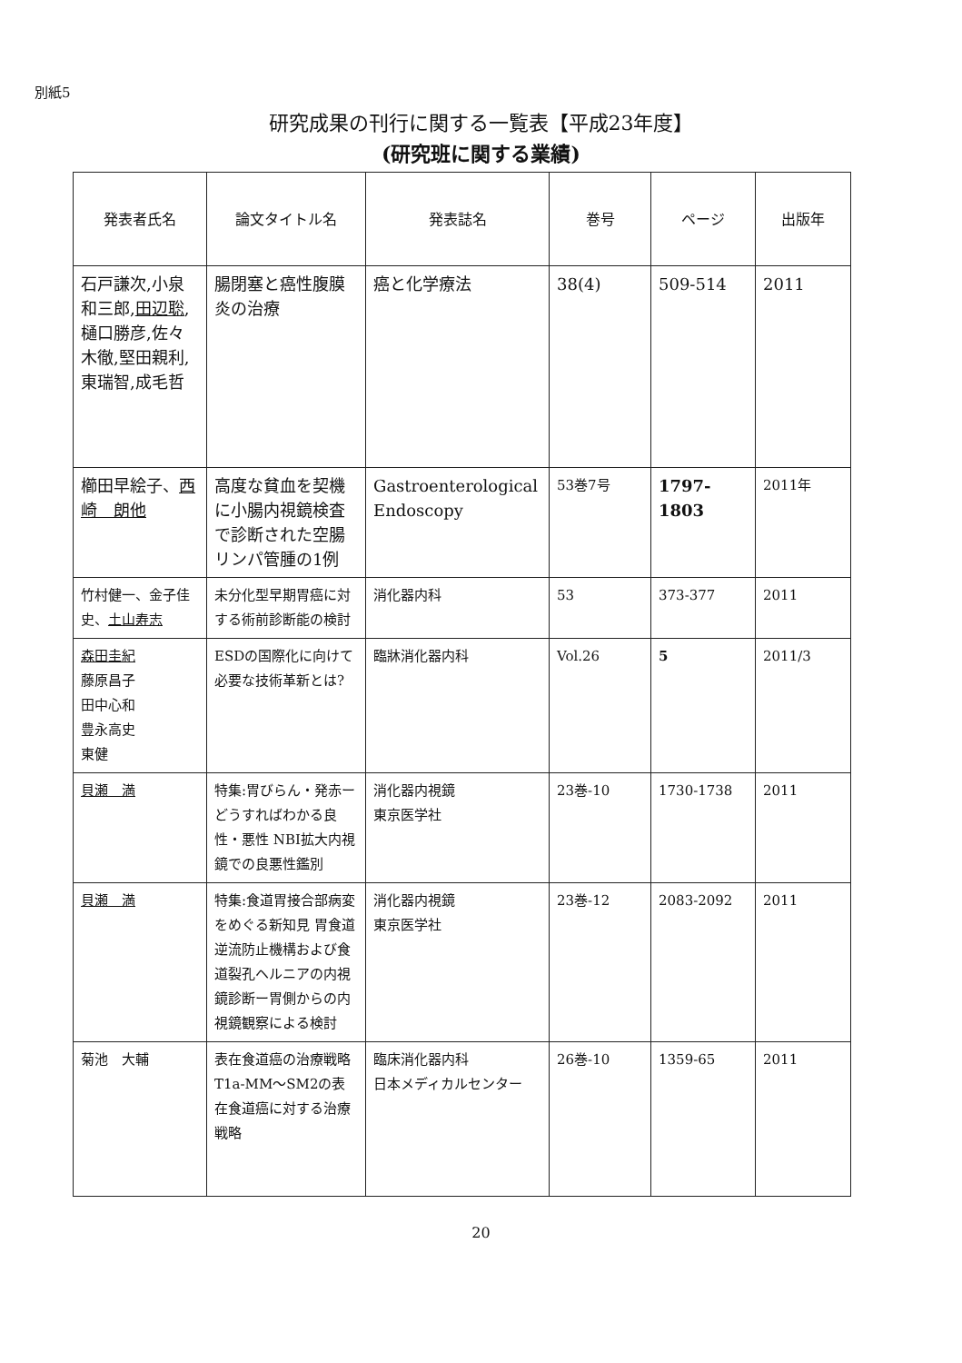別紙5
研究成果の刊行に関する一覧表【平成23年度】
(研究班に関する業績)
| 発表者氏名 | 論文タイトル名 | 発表誌名 | 巻号 | ページ | 出版年 |
| --- | --- | --- | --- | --- | --- |
| 石戸謙次,小泉和三郎, 田辺聡 ,樋口勝彦,佐々木徹,堅田親利,東瑞智,成毛哲 | 腸閉塞と癌性腹膜炎の治療 | 癌と化学療法 | 38(4) | 509-514 | 2011 |
| 櫛田早絵子、 西崎 朗他 | 高度な貧血を契機に小腸内視鏡検査で診断された空腸リンパ管腫の1例 | Gastroenterological Endoscopy | 53巻7号 | 1797-1803 | 2011年 |
| 竹村健一、金子佳史、 土山寿志 | 未分化型早期胃癌に対する術前診断能の検討 | 消化器内科 | 53 | 373-377 | 2011 |
| 森田圭紀 藤原昌子 田中心和 豊永高史 東健 | ESDの国際化に向けて必要な技術革新とは? | 臨牀消化器内科 | Vol.26 | 5 | 2011/3 |
| 貝瀬 満 | 特集:胃びらん・発赤ーどうすればわかる良性・悪性 NBI拡大内視鏡での良悪性鑑別 | 消化器内視鏡 東京医学社 | 23巻-10 | 1730-1738 | 2011 |
| 貝瀬 満 | 特集:食道胃接合部病変をめぐる新知見 胃食道逆流防止機構および食道裂孔ヘルニアの内視鏡診断ー胃側からの内視鏡観察による検討 | 消化器内視鏡 東京医学社 | 23巻-12 | 2083-2092 | 2011 |
| 菊池 大輔 | 表在食道癌の治療戦略 T1a-MM～SM2の表在食道癌に対する治療戦略 | 臨床消化器内科 日本メディカルセンター | 26巻-10 | 1359-65 | 2011 |
20